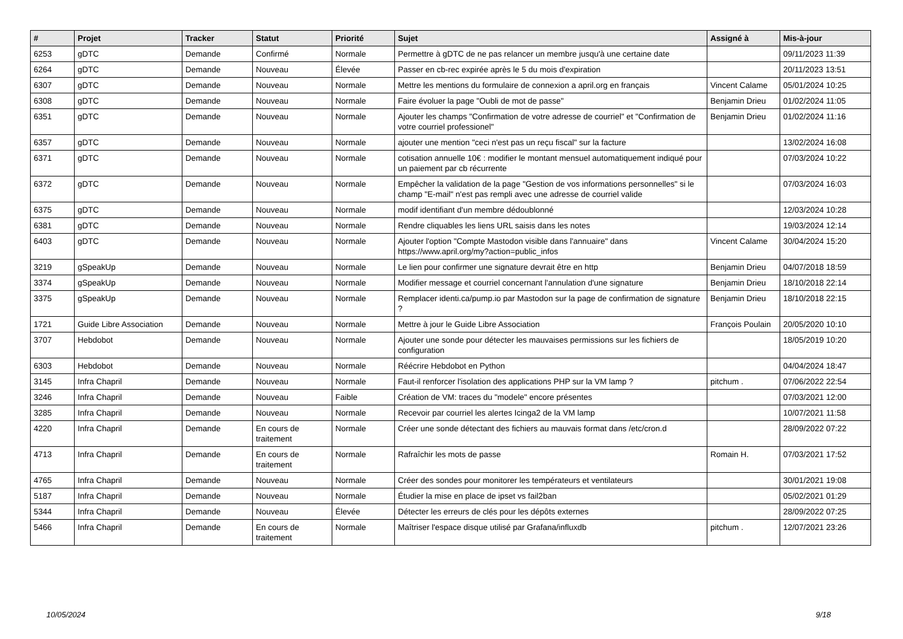| # | Projet | Tracker | Statut | Priorité | Sujet | Assigné à | Mis-à-jour |
| --- | --- | --- | --- | --- | --- | --- | --- |
| 6253 | gDTC | Demande | Confirmé | Normale | Permettre à gDTC de ne pas relancer un membre jusqu'à une certaine date | | 09/11/2023 11:39 |
| 6264 | gDTC | Demande | Nouveau | Élevée | Passer en cb-rec expirée après le 5 du mois d'expiration | | 20/11/2023 13:51 |
| 6307 | gDTC | Demande | Nouveau | Normale | Mettre les mentions du formulaire de connexion a april.org en français | Vincent Calame | 05/01/2024 10:25 |
| 6308 | gDTC | Demande | Nouveau | Normale | Faire évoluer la page "Oubli de mot de passe" | Benjamin Drieu | 01/02/2024 11:05 |
| 6351 | gDTC | Demande | Nouveau | Normale | Ajouter les champs "Confirmation de votre adresse de courriel" et "Confirmation de votre courriel professionel" | Benjamin Drieu | 01/02/2024 11:16 |
| 6357 | gDTC | Demande | Nouveau | Normale | ajouter une mention "ceci n'est pas un reçu fiscal" sur la facture | | 13/02/2024 16:08 |
| 6371 | gDTC | Demande | Nouveau | Normale | cotisation annuelle 10€ : modifier le montant mensuel automatiquement indiqué pour un paiement par cb récurrente | | 07/03/2024 10:22 |
| 6372 | gDTC | Demande | Nouveau | Normale | Empêcher la validation de la page "Gestion de vos informations personnelles" si le champ "E-mail" n'est pas rempli avec une adresse de courriel valide | | 07/03/2024 16:03 |
| 6375 | gDTC | Demande | Nouveau | Normale | modif identifiant d'un membre dédoublonné | | 12/03/2024 10:28 |
| 6381 | gDTC | Demande | Nouveau | Normale | Rendre cliquables les liens URL saisis dans les notes | | 19/03/2024 12:14 |
| 6403 | gDTC | Demande | Nouveau | Normale | Ajouter l'option "Compte Mastodon visible dans l'annuaire" dans https://www.april.org/my?action=public_infos | Vincent Calame | 30/04/2024 15:20 |
| 3219 | gSpeakUp | Demande | Nouveau | Normale | Le lien pour confirmer une signature devrait être en http | Benjamin Drieu | 04/07/2018 18:59 |
| 3374 | gSpeakUp | Demande | Nouveau | Normale | Modifier message et courriel concernant l'annulation d'une signature | Benjamin Drieu | 18/10/2018 22:14 |
| 3375 | gSpeakUp | Demande | Nouveau | Normale | Remplacer identi.ca/pump.io par Mastodon sur la page de confirmation de signature ? | Benjamin Drieu | 18/10/2018 22:15 |
| 1721 | Guide Libre Association | Demande | Nouveau | Normale | Mettre à jour le Guide Libre Association | François Poulain | 20/05/2020 10:10 |
| 3707 | Hebdobot | Demande | Nouveau | Normale | Ajouter une sonde pour détecter les mauvaises permissions sur les fichiers de configuration | | 18/05/2019 10:20 |
| 6303 | Hebdobot | Demande | Nouveau | Normale | Réécrire Hebdobot en Python | | 04/04/2024 18:47 |
| 3145 | Infra Chapril | Demande | Nouveau | Normale | Faut-il renforcer l'isolation des applications PHP sur la VM lamp ? | pitchum . | 07/06/2022 22:54 |
| 3246 | Infra Chapril | Demande | Nouveau | Faible | Création de VM: traces du "modele" encore présentes | | 07/03/2021 12:00 |
| 3285 | Infra Chapril | Demande | Nouveau | Normale | Recevoir par courriel les alertes Icinga2 de la VM lamp | | 10/07/2021 11:58 |
| 4220 | Infra Chapril | Demande | En cours de traitement | Normale | Créer une sonde détectant des fichiers au mauvais format dans /etc/cron.d | | 28/09/2022 07:22 |
| 4713 | Infra Chapril | Demande | En cours de traitement | Normale | Rafraîchir les mots de passe | Romain H. | 07/03/2021 17:52 |
| 4765 | Infra Chapril | Demande | Nouveau | Normale | Créer des sondes pour monitorer les températeurs et ventilateurs | | 30/01/2021 19:08 |
| 5187 | Infra Chapril | Demande | Nouveau | Normale | Étudier la mise en place de ipset vs fail2ban | | 05/02/2021 01:29 |
| 5344 | Infra Chapril | Demande | Nouveau | Élevée | Détecter les erreurs de clés pour les dépôts externes | | 28/09/2022 07:25 |
| 5466 | Infra Chapril | Demande | En cours de traitement | Normale | Maîtriser l'espace disque utilisé par Grafana/influxdb | pitchum . | 12/07/2021 23:26 |
10/05/2024 9/18